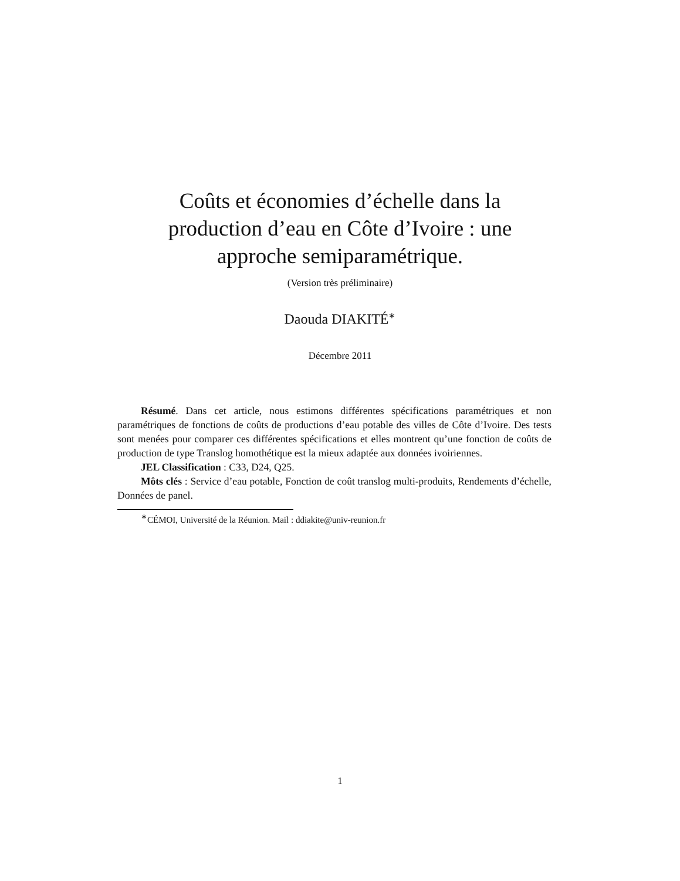Coûts et économies d’échelle dans la
production d’eau en Côte d’Ivoire : une
approche semiparamétrique.
(Version très préliminaire)
Daouda DIAKITÉ<sup>∗</sup>
Décembre 2011
Résumé. Dans cet article, nous estimons différentes spécifications paramétriques et non paramétriques de fonctions de coûts de productions d’eau potable des villes de Côte d’Ivoire. Des tests sont menées pour comparer ces différentes spécifications et elles montrent qu’une fonction de coûts de production de type Translog homothétique est la mieux adaptée aux données ivoiriennes.
JEL Classification : C33, D24, Q25.
Môts clés : Service d’eau potable, Fonction de coût translog multi-produits, Rendements d’échelle, Données de panel.
<sup>∗</sup>CÉMOI, Université de la Réunion. Mail : ddiakite@univ-reunion.fr
1